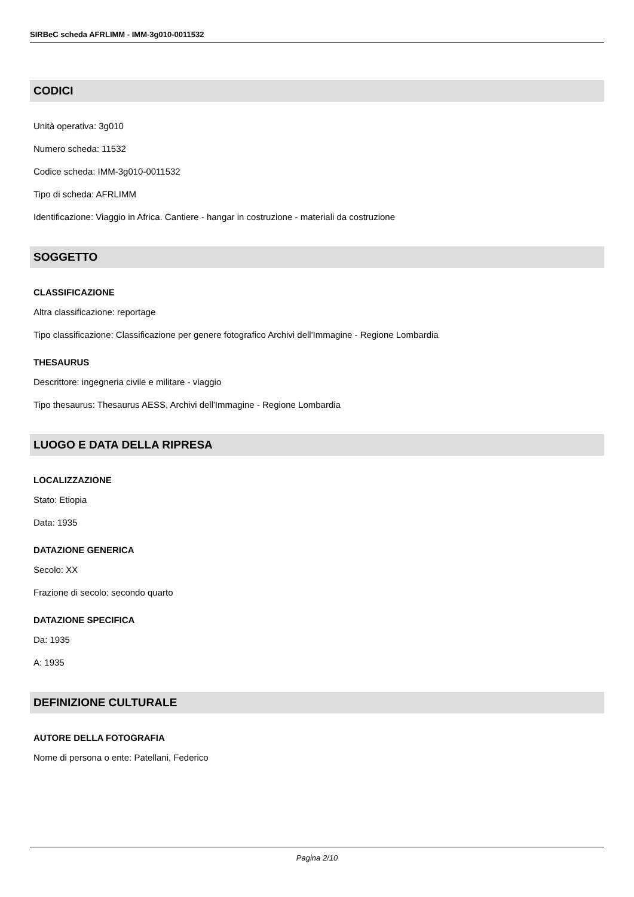SIRBeC scheda AFRLIMM - IMM-3g010-0011532
CODICI
Unità operativa: 3g010
Numero scheda: 11532
Codice scheda: IMM-3g010-0011532
Tipo di scheda: AFRLIMM
Identificazione: Viaggio in Africa. Cantiere - hangar in costruzione - materiali da costruzione
SOGGETTO
CLASSIFICAZIONE
Altra classificazione: reportage
Tipo classificazione: Classificazione per genere fotografico Archivi dell'Immagine - Regione Lombardia
THESAURUS
Descrittore: ingegneria civile e militare - viaggio
Tipo thesaurus: Thesaurus AESS, Archivi dell'Immagine - Regione Lombardia
LUOGO E DATA DELLA RIPRESA
LOCALIZZAZIONE
Stato: Etiopia
Data: 1935
DATAZIONE GENERICA
Secolo: XX
Frazione di secolo: secondo quarto
DATAZIONE SPECIFICA
Da: 1935
A: 1935
DEFINIZIONE CULTURALE
AUTORE DELLA FOTOGRAFIA
Nome di persona o ente: Patellani, Federico
Pagina 2/10